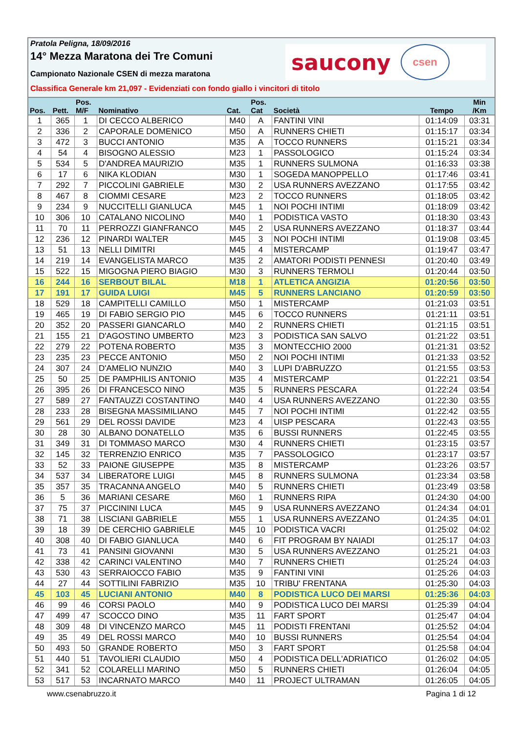Pratola Peligna, 18/09/2016
14° Mezza Maratona dei Tre Comuni
Campionato Nazionale CSEN di mezza maratona
Classifica Generale km 21,097 - Evidenziati con fondo giallo i vincitori di titolo
saucony csen
| Pos. | Pett. | Pos. M/F | Nominativo | Cat. | Pos. Cat | Società | Tempo | Min /Km |
| --- | --- | --- | --- | --- | --- | --- | --- | --- |
| 1 | 365 | 1 | DI CECCO ALBERICO | M40 | A | FANTINI VINI | 01:14:09 | 03:31 |
| 2 | 336 | 2 | CAPORALE DOMENICO | M50 | A | RUNNERS CHIETI | 01:15:17 | 03:34 |
| 3 | 472 | 3 | BUCCI ANTONIO | M35 | A | TOCCO RUNNERS | 01:15:21 | 03:34 |
| 4 | 54 | 4 | BISOGNO ALESSIO | M23 | 1 | PASSOLOGICO | 01:15:24 | 03:34 |
| 5 | 534 | 5 | D'ANDREA MAURIZIO | M35 | 1 | RUNNERS SULMONA | 01:16:33 | 03:38 |
| 6 | 17 | 6 | NIKA KLODIAN | M30 | 1 | SOGEDA MANOPPELLO | 01:17:46 | 03:41 |
| 7 | 292 | 7 | PICCOLINI GABRIELE | M30 | 2 | USA RUNNERS AVEZZANO | 01:17:55 | 03:42 |
| 8 | 467 | 8 | CIOMMI CESARE | M23 | 2 | TOCCO RUNNERS | 01:18:05 | 03:42 |
| 9 | 234 | 9 | NUCCITELLI GIANLUCA | M45 | 1 | NOI POCHI INTIMI | 01:18:09 | 03:42 |
| 10 | 306 | 10 | CATALANO NICOLINO | M40 | 1 | PODISTICA VASTO | 01:18:30 | 03:43 |
| 11 | 70 | 11 | PERROZZI GIANFRANCO | M45 | 2 | USA RUNNERS AVEZZANO | 01:18:37 | 03:44 |
| 12 | 236 | 12 | PINARDI WALTER | M45 | 3 | NOI POCHI INTIMI | 01:19:08 | 03:45 |
| 13 | 51 | 13 | NELLI DIMITRI | M45 | 4 | MISTERCAMP | 01:19:47 | 03:47 |
| 14 | 219 | 14 | EVANGELISTA MARCO | M35 | 2 | AMATORI PODISTI PENNESI | 01:20:40 | 03:49 |
| 15 | 522 | 15 | MIGOGNA PIERO BIAGIO | M30 | 3 | RUNNERS TERMOLI | 01:20:44 | 03:50 |
| 16 | 244 | 16 | SERBOUT BILAL | M18 | 1 | ATLETICA ANGIZIA | 01:20:56 | 03:50 |
| 17 | 191 | 17 | GUIDA LUIGI | M45 | 5 | RUNNERS LANCIANO | 01:20:59 | 03:50 |
| 18 | 529 | 18 | CAMPITELLI CAMILLO | M50 | 1 | MISTERCAMP | 01:21:03 | 03:51 |
| 19 | 465 | 19 | DI FABIO SERGIO PIO | M45 | 6 | TOCCO RUNNERS | 01:21:11 | 03:51 |
| 20 | 352 | 20 | PASSERI GIANCARLO | M40 | 2 | RUNNERS CHIETI | 01:21:15 | 03:51 |
| 21 | 155 | 21 | D'AGOSTINO UMBERTO | M23 | 3 | PODISTICA SAN SALVO | 01:21:22 | 03:51 |
| 22 | 279 | 22 | POTENA ROBERTO | M35 | 3 | MONTECCHIO 2000 | 01:21:31 | 03:52 |
| 23 | 235 | 23 | PECCE ANTONIO | M50 | 2 | NOI POCHI INTIMI | 01:21:33 | 03:52 |
| 24 | 307 | 24 | D'AMELIO NUNZIO | M40 | 3 | LUPI D'ABRUZZO | 01:21:55 | 03:53 |
| 25 | 50 | 25 | DE PAMPHILIS ANTONIO | M35 | 4 | MISTERCAMP | 01:22:21 | 03:54 |
| 26 | 395 | 26 | DI FRANCESCO NINO | M35 | 5 | RUNNERS PESCARA | 01:22:24 | 03:54 |
| 27 | 589 | 27 | FANTAUZZI COSTANTINO | M40 | 4 | USA RUNNERS AVEZZANO | 01:22:30 | 03:55 |
| 28 | 233 | 28 | BISEGNA MASSIMILIANO | M45 | 7 | NOI POCHI INTIMI | 01:22:42 | 03:55 |
| 29 | 561 | 29 | DEL ROSSI DAVIDE | M23 | 4 | UISP PESCARA | 01:22:43 | 03:55 |
| 30 | 28 | 30 | ALBANO DONATELLO | M35 | 6 | BUSSI RUNNERS | 01:22:45 | 03:55 |
| 31 | 349 | 31 | DI TOMMASO MARCO | M30 | 4 | RUNNERS CHIETI | 01:23:15 | 03:57 |
| 32 | 145 | 32 | TERRENZIO ENRICO | M35 | 7 | PASSOLOGICO | 01:23:17 | 03:57 |
| 33 | 52 | 33 | PAIONE GIUSEPPE | M35 | 8 | MISTERCAMP | 01:23:26 | 03:57 |
| 34 | 537 | 34 | LIBERATORE LUIGI | M45 | 8 | RUNNERS SULMONA | 01:23:34 | 03:58 |
| 35 | 357 | 35 | TRACANNA ANGELO | M40 | 5 | RUNNERS CHIETI | 01:23:49 | 03:58 |
| 36 | 5 | 36 | MARIANI CESARE | M60 | 1 | RUNNERS RIPA | 01:24:30 | 04:00 |
| 37 | 75 | 37 | PICCININI LUCA | M45 | 9 | USA RUNNERS AVEZZANO | 01:24:34 | 04:01 |
| 38 | 71 | 38 | LISCIANI GABRIELE | M55 | 1 | USA RUNNERS AVEZZANO | 01:24:35 | 04:01 |
| 39 | 18 | 39 | DE CERCHIO GABRIELE | M45 | 10 | PODISTICA VACRI | 01:25:02 | 04:02 |
| 40 | 308 | 40 | DI FABIO GIANLUCA | M40 | 6 | FIT PROGRAM BY NAIADI | 01:25:17 | 04:03 |
| 41 | 73 | 41 | PANSINI GIOVANNI | M30 | 5 | USA RUNNERS AVEZZANO | 01:25:21 | 04:03 |
| 42 | 338 | 42 | CARINCI VALENTINO | M40 | 7 | RUNNERS CHIETI | 01:25:24 | 04:03 |
| 43 | 530 | 43 | SERRAIOCCO FABIO | M35 | 9 | FANTINI VINI | 01:25:26 | 04:03 |
| 44 | 27 | 44 | SOTTILINI FABRIZIO | M35 | 10 | TRIBU' FRENTANA | 01:25:30 | 04:03 |
| 45 | 103 | 45 | LUCIANI ANTONIO | M40 | 8 | PODISTICA LUCO DEI MARSI | 01:25:36 | 04:03 |
| 46 | 99 | 46 | CORSI PAOLO | M40 | 9 | PODISTICA LUCO DEI MARSI | 01:25:39 | 04:04 |
| 47 | 499 | 47 | SCOCCO DINO | M35 | 11 | FART SPORT | 01:25:47 | 04:04 |
| 48 | 309 | 48 | DI VINCENZO MARCO | M45 | 11 | PODISTI FRENTANI | 01:25:52 | 04:04 |
| 49 | 35 | 49 | DEL ROSSI MARCO | M40 | 10 | BUSSI RUNNERS | 01:25:54 | 04:04 |
| 50 | 493 | 50 | GRANDE ROBERTO | M50 | 3 | FART SPORT | 01:25:58 | 04:04 |
| 51 | 440 | 51 | TAVOLIERI CLAUDIO | M50 | 4 | PODISTICA DELL'ADRIATICO | 01:26:02 | 04:05 |
| 52 | 341 | 52 | COLARELLI MARINO | M50 | 5 | RUNNERS CHIETI | 01:26:04 | 04:05 |
| 53 | 517 | 53 | INCARNATO MARCO | M40 | 11 | PROJECT ULTRAMAN | 01:26:05 | 04:05 |
www.csenabruzzo.it Pagina 1 di 12